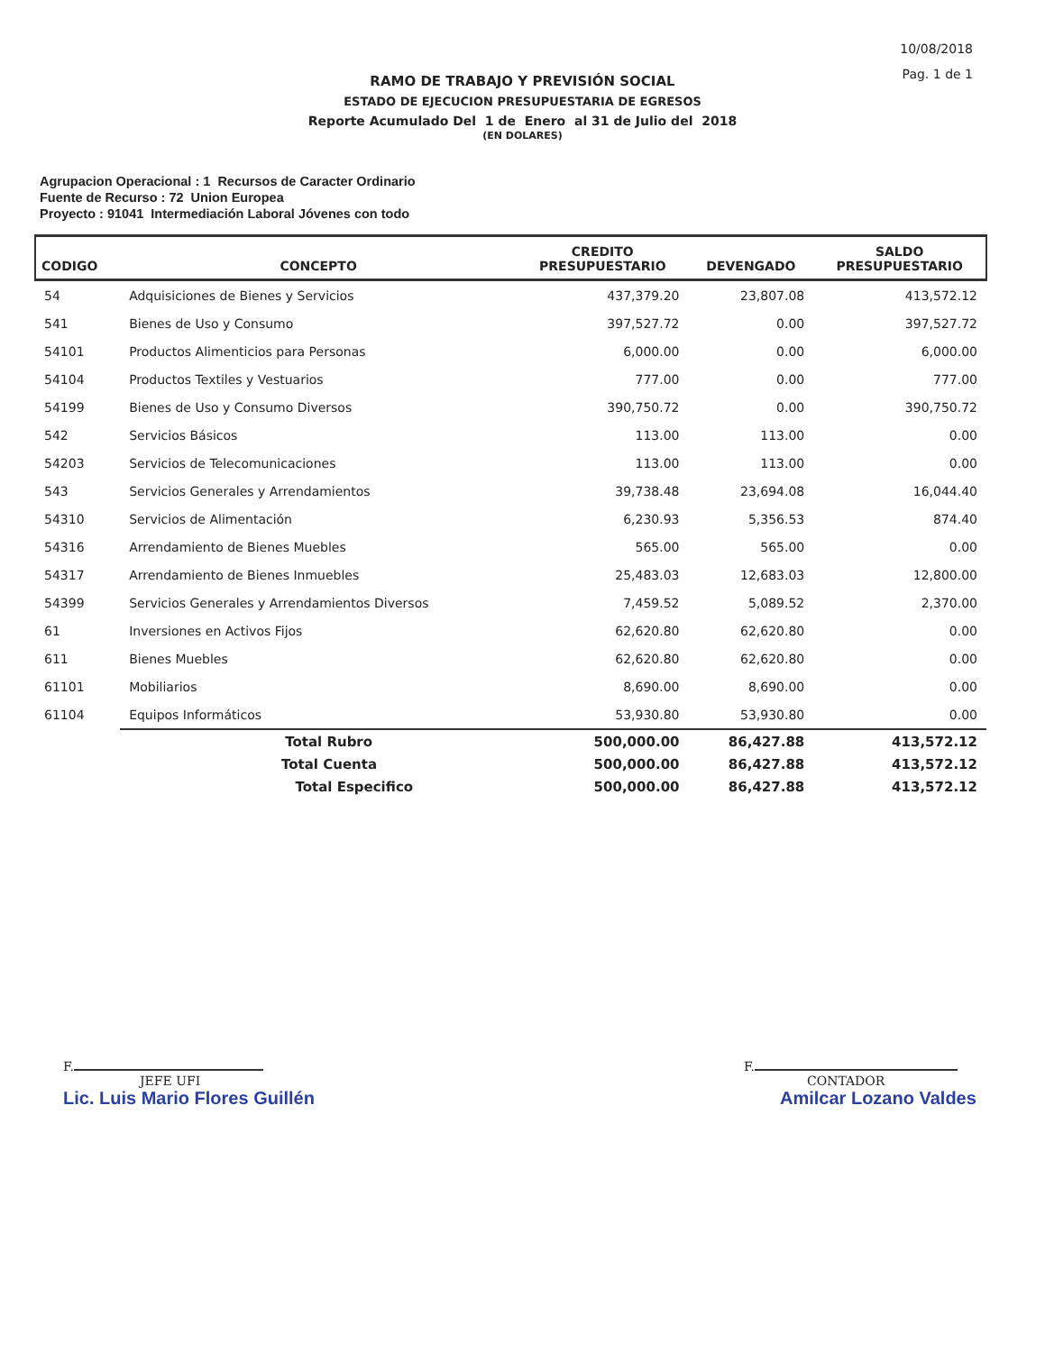10/08/2018
Pag. 1 de 1
RAMO DE TRABAJO Y PREVISIÓN SOCIAL
ESTADO DE EJECUCION PRESUPUESTARIA DE EGRESOS
Reporte Acumulado Del 1 de Enero al 31 de Julio del 2018
(EN DOLARES)
Agrupacion Operacional : 1 Recursos de Caracter Ordinario
Fuente de Recurso : 72 Union Europea
Proyecto : 91041 Intermediación Laboral Jóvenes con todo
| CODIGO | CONCEPTO | CREDITO PRESUPUESTARIO | DEVENGADO | SALDO PRESUPUESTARIO |
| --- | --- | --- | --- | --- |
| 54 | Adquisiciones de Bienes y Servicios | 437,379.20 | 23,807.08 | 413,572.12 |
| 541 | Bienes de Uso y Consumo | 397,527.72 | 0.00 | 397,527.72 |
| 54101 | Productos Alimenticios para Personas | 6,000.00 | 0.00 | 6,000.00 |
| 54104 | Productos Textiles y Vestuarios | 777.00 | 0.00 | 777.00 |
| 54199 | Bienes de Uso y Consumo Diversos | 390,750.72 | 0.00 | 390,750.72 |
| 542 | Servicios Básicos | 113.00 | 113.00 | 0.00 |
| 54203 | Servicios de Telecomunicaciones | 113.00 | 113.00 | 0.00 |
| 543 | Servicios Generales y Arrendamientos | 39,738.48 | 23,694.08 | 16,044.40 |
| 54310 | Servicios de Alimentación | 6,230.93 | 5,356.53 | 874.40 |
| 54316 | Arrendamiento de Bienes Muebles | 565.00 | 565.00 | 0.00 |
| 54317 | Arrendamiento de Bienes Inmuebles | 25,483.03 | 12,683.03 | 12,800.00 |
| 54399 | Servicios Generales y Arrendamientos Diversos | 7,459.52 | 5,089.52 | 2,370.00 |
| 61 | Inversiones en Activos Fijos | 62,620.80 | 62,620.80 | 0.00 |
| 611 | Bienes Muebles | 62,620.80 | 62,620.80 | 0.00 |
| 61101 | Mobiliarios | 8,690.00 | 8,690.00 | 0.00 |
| 61104 | Equipos Informáticos | 53,930.80 | 53,930.80 | 0.00 |
| | Total Rubro | 500,000.00 | 86,427.88 | 413,572.12 |
| | Total Cuenta | 500,000.00 | 86,427.88 | 413,572.12 |
| | Total Especifico | 500,000.00 | 86,427.88 | 413,572.12 |
F.
JEFE UFI
Lic. Luis Mario Flores Guillén
F.
CONTADOR
Amilcar Lozano Valdes